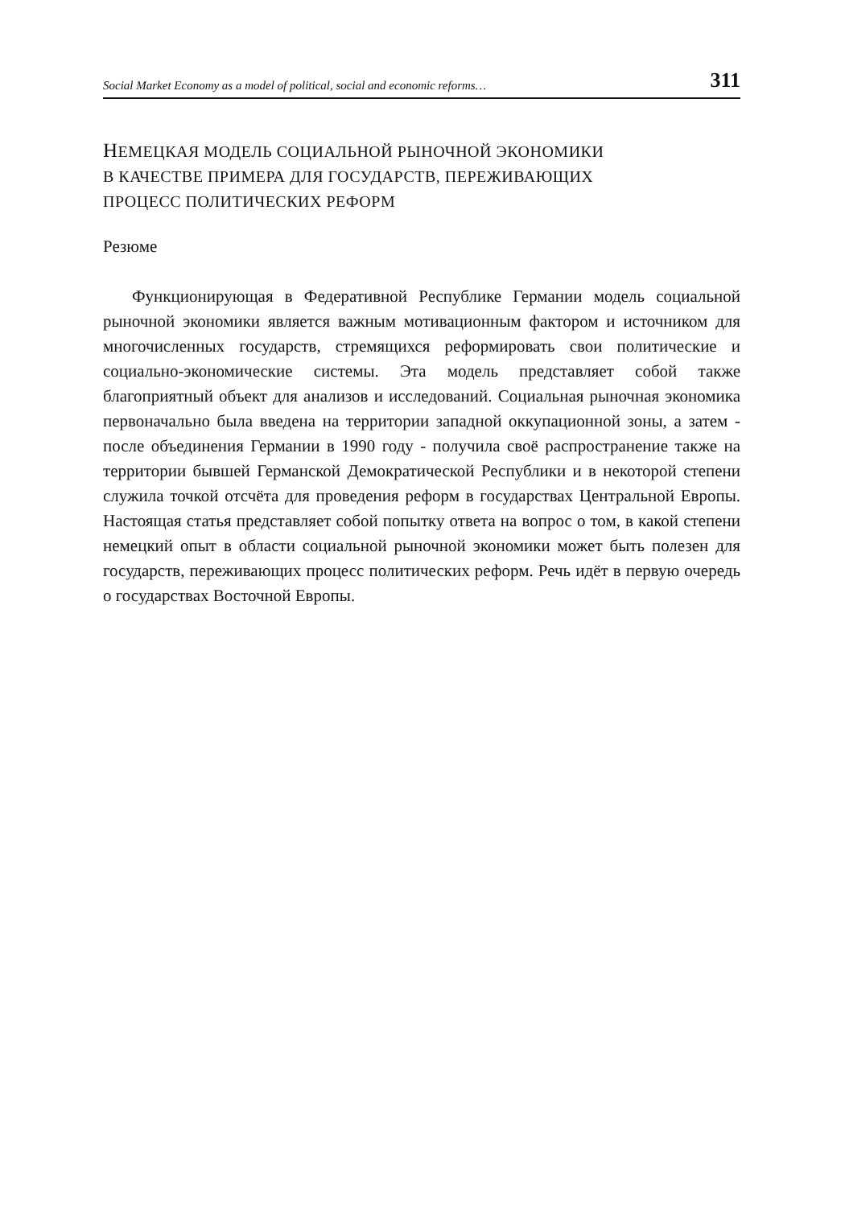Social Market Economy as a model of political, social and economic reforms… 311
НЕМЕЦКАЯ МОДЕЛЬ СОЦИАЛЬНОЙ РЫНОЧНОЙ ЭКОНОМИКИ
В КАЧЕСТВЕ ПРИМЕРА ДЛЯ ГОСУДАРСТВ, ПЕРЕЖИВАЮЩИХ
ПРОЦЕСС ПОЛИТИЧЕСКИХ РЕФОРМ
Резюме
Функционирующая в Федеративной Республике Германии модель социальной рыночной экономики является важным мотивационным фактором и источником для многочисленных государств, стремящихся реформировать свои политические и социально-экономические системы. Эта модель представляет собой также благоприятный объект для анализов и исследований. Социальная рыночная экономика первоначально была введена на территории западной оккупационной зоны, а затем - после объединения Германии в 1990 году - получила своё распространение также на территории бывшей Германской Демократической Республики и в некоторой степени служила точкой отсчёта для проведения реформ в государствах Центральной Европы. Настоящая статья представляет собой попытку ответа на вопрос о том, в какой степени немецкий опыт в области социальной рыночной экономики может быть полезен для государств, переживающих процесс политических реформ. Речь идёт в первую очередь о государствах Восточной Европы.